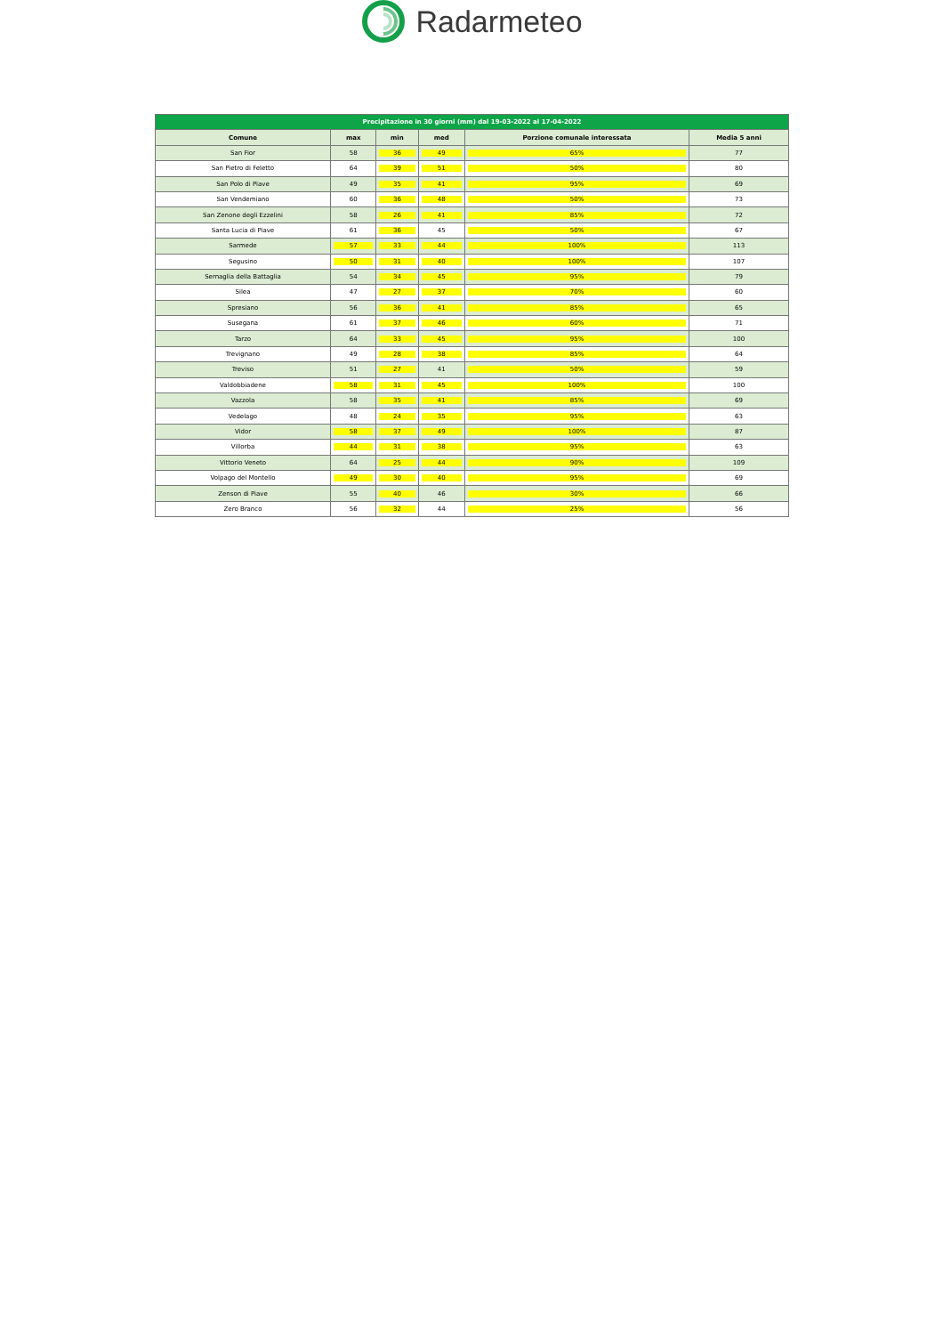Radarmeteo
| Precipitazione in 30 giorni (mm) dal 19-03-2022 al 17-04-2022 | | | | | |
| Comune | max | min | med | Porzione comunale interessata | Media 5 anni |
| San Fior | 58 | 36 | 49 | 65% | 77 |
| San Pietro di Feletto | 64 | 39 | 51 | 50% | 80 |
| San Polo di Piave | 49 | 35 | 41 | 95% | 69 |
| San Vendemiano | 60 | 36 | 48 | 50% | 73 |
| San Zenone degli Ezzelini | 58 | 26 | 41 | 85% | 72 |
| Santa Lucia di Piave | 61 | 36 | 45 | 50% | 67 |
| Sarmede | 57 | 33 | 44 | 100% | 113 |
| Segusino | 50 | 31 | 40 | 100% | 107 |
| Sernaglia della Battaglia | 54 | 34 | 45 | 95% | 79 |
| Silea | 47 | 27 | 37 | 70% | 60 |
| Spresiano | 56 | 36 | 41 | 85% | 65 |
| Susegana | 61 | 37 | 46 | 60% | 71 |
| Tarzo | 64 | 33 | 45 | 95% | 100 |
| Trevignano | 49 | 28 | 38 | 85% | 64 |
| Treviso | 51 | 27 | 41 | 50% | 59 |
| Valdobbiadene | 58 | 31 | 45 | 100% | 100 |
| Vazzola | 58 | 35 | 41 | 85% | 69 |
| Vedelago | 48 | 24 | 35 | 95% | 63 |
| Vidor | 58 | 37 | 49 | 100% | 87 |
| Villorba | 44 | 31 | 38 | 95% | 63 |
| Vittorio Veneto | 64 | 25 | 44 | 90% | 109 |
| Volpago del Montello | 49 | 30 | 40 | 95% | 69 |
| Zenson di Piave | 55 | 40 | 46 | 30% | 66 |
| Zero Branco | 56 | 32 | 44 | 25% | 56 |